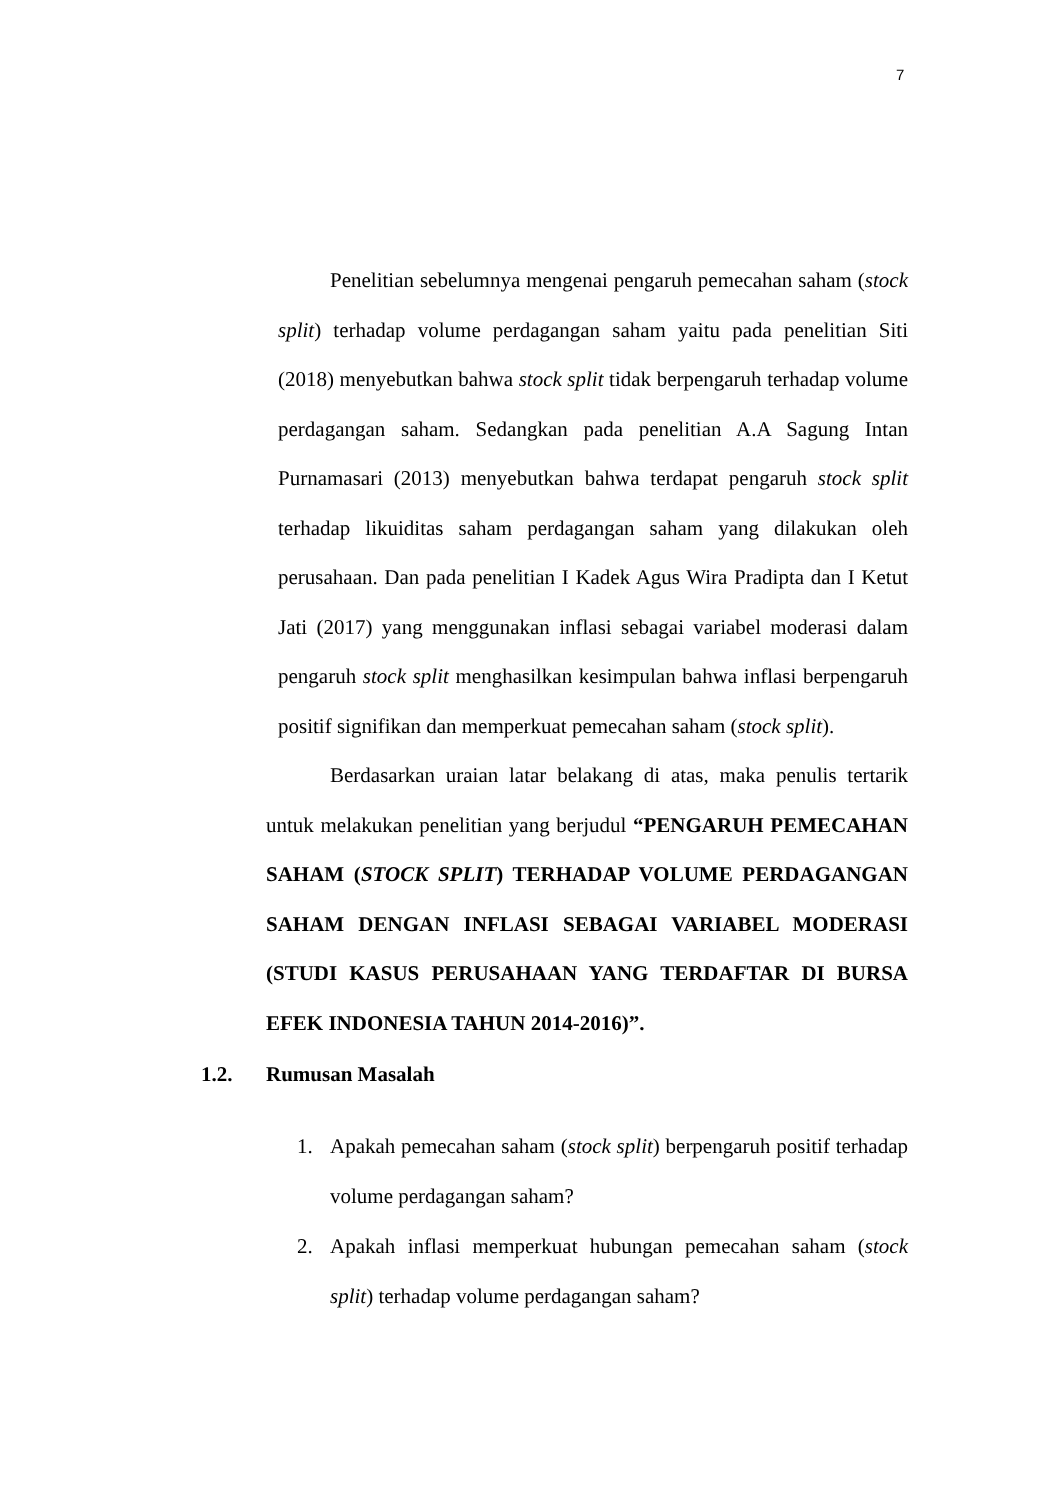7
Penelitian sebelumnya mengenai pengaruh pemecahan saham (stock split) terhadap volume perdagangan saham yaitu pada penelitian Siti (2018) menyebutkan bahwa stock split tidak berpengaruh terhadap volume perdagangan saham. Sedangkan pada penelitian A.A Sagung Intan Purnamasari (2013) menyebutkan bahwa terdapat pengaruh stock split terhadap likuiditas saham perdagangan saham yang dilakukan oleh perusahaan. Dan pada penelitian I Kadek Agus Wira Pradipta dan I Ketut Jati (2017) yang menggunakan inflasi sebagai variabel moderasi dalam pengaruh stock split menghasilkan kesimpulan bahwa inflasi berpengaruh positif signifikan dan memperkuat pemecahan saham (stock split).
Berdasarkan uraian latar belakang di atas, maka penulis tertarik untuk melakukan penelitian yang berjudul “PENGARUH PEMECAHAN SAHAM (STOCK SPLIT) TERHADAP VOLUME PERDAGANGAN SAHAM DENGAN INFLASI SEBAGAI VARIABEL MODERASI (STUDI KASUS PERUSAHAAN YANG TERDAFTAR DI BURSA EFEK INDONESIA TAHUN 2014-2016)”.
1.2. Rumusan Masalah
1. Apakah pemecahan saham (stock split) berpengaruh positif terhadap volume perdagangan saham?
2. Apakah inflasi memperkuat hubungan pemecahan saham (stock split) terhadap volume perdagangan saham?